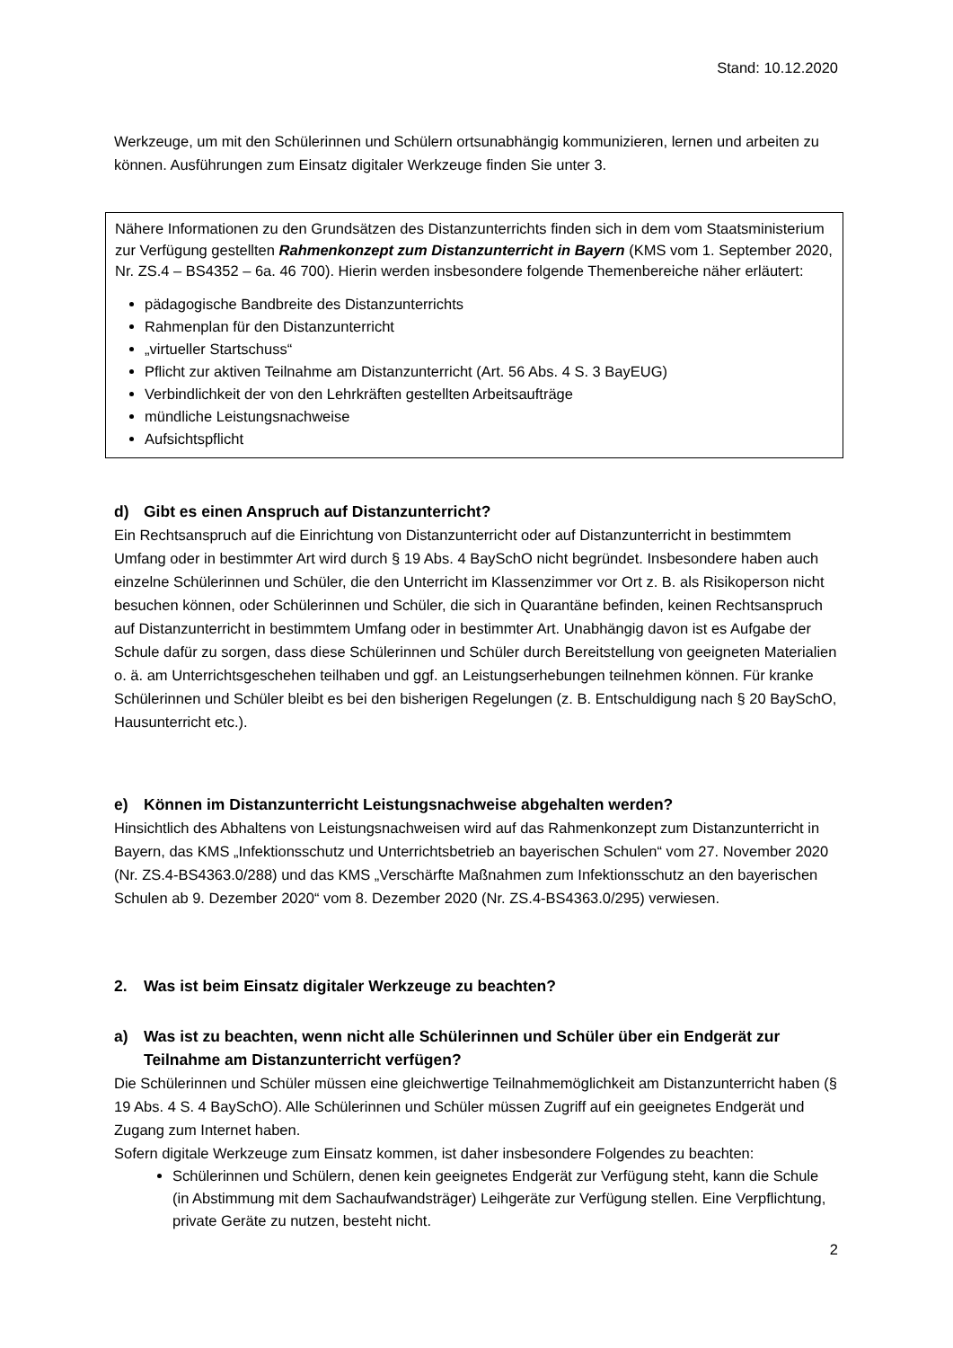Stand: 10.12.2020
Werkzeuge, um mit den Schülerinnen und Schülern ortsunabhängig kommunizieren, lernen und arbeiten zu können. Ausführungen zum Einsatz digitaler Werkzeuge finden Sie unter 3.
Nähere Informationen zu den Grundsätzen des Distanzunterrichts finden sich in dem vom Staatsministerium zur Verfügung gestellten Rahmenkonzept zum Distanzunterricht in Bayern (KMS vom 1. September 2020, Nr. ZS.4 – BS4352 – 6a. 46 700). Hierin werden insbesondere folgende Themenbereiche näher erläutert:
pädagogische Bandbreite des Distanzunterrichts
Rahmenplan für den Distanzunterricht
„virtueller Startschuss“
Pflicht zur aktiven Teilnahme am Distanzunterricht (Art. 56 Abs. 4 S. 3 BayEUG)
Verbindlichkeit der von den Lehrkräften gestellten Arbeitsaufträge
mündliche Leistungsnachweise
Aufsichtspflicht
d) Gibt es einen Anspruch auf Distanzunterricht?
Ein Rechtsanspruch auf die Einrichtung von Distanzunterricht oder auf Distanzunterricht in bestimmtem Umfang oder in bestimmter Art wird durch § 19 Abs. 4 BaySchO nicht begründet. Insbesondere haben auch einzelne Schülerinnen und Schüler, die den Unterricht im Klassenzimmer vor Ort z. B. als Risikoperson nicht besuchen können, oder Schülerinnen und Schüler, die sich in Quarantäne befinden, keinen Rechtsanspruch auf Distanzunterricht in bestimmtem Umfang oder in bestimmter Art. Unabhängig davon ist es Aufgabe der Schule dafür zu sorgen, dass diese Schülerinnen und Schüler durch Bereitstellung von geeigneten Materialien o. ä. am Unterrichtsgeschehen teilhaben und ggf. an Leistungserhebungen teilnehmen können. Für kranke Schülerinnen und Schüler bleibt es bei den bisherigen Regelungen (z. B. Entschuldigung nach § 20 BaySchO, Hausunterricht etc.).
e) Können im Distanzunterricht Leistungsnachweise abgehalten werden?
Hinsichtlich des Abhaltens von Leistungsnachweisen wird auf das Rahmenkonzept zum Distanzunterricht in Bayern, das KMS „Infektionsschutz und Unterrichtsbetrieb an bayerischen Schulen“ vom 27. November 2020 (Nr. ZS.4-BS4363.0/288) und das KMS „Verschärfte Maßnahmen zum Infektionsschutz an den bayerischen Schulen ab 9. Dezember 2020“ vom 8. Dezember 2020 (Nr. ZS.4-BS4363.0/295) verwiesen.
2. Was ist beim Einsatz digitaler Werkzeuge zu beachten?
a) Was ist zu beachten, wenn nicht alle Schülerinnen und Schüler über ein Endgerät zur Teilnahme am Distanzunterricht verfügen?
Die Schülerinnen und Schüler müssen eine gleichwertige Teilnahmemöglichkeit am Distanzunterricht haben (§ 19 Abs. 4 S. 4 BaySchO). Alle Schülerinnen und Schüler müssen Zugriff auf ein geeignetes Endgerät und Zugang zum Internet haben.
Sofern digitale Werkzeuge zum Einsatz kommen, ist daher insbesondere Folgendes zu beachten:
Schülerinnen und Schülern, denen kein geeignetes Endgerät zur Verfügung steht, kann die Schule (in Abstimmung mit dem Sachaufwandsträger) Leihgeräte zur Verfügung stellen. Eine Verpflichtung, private Geräte zu nutzen, besteht nicht.
2